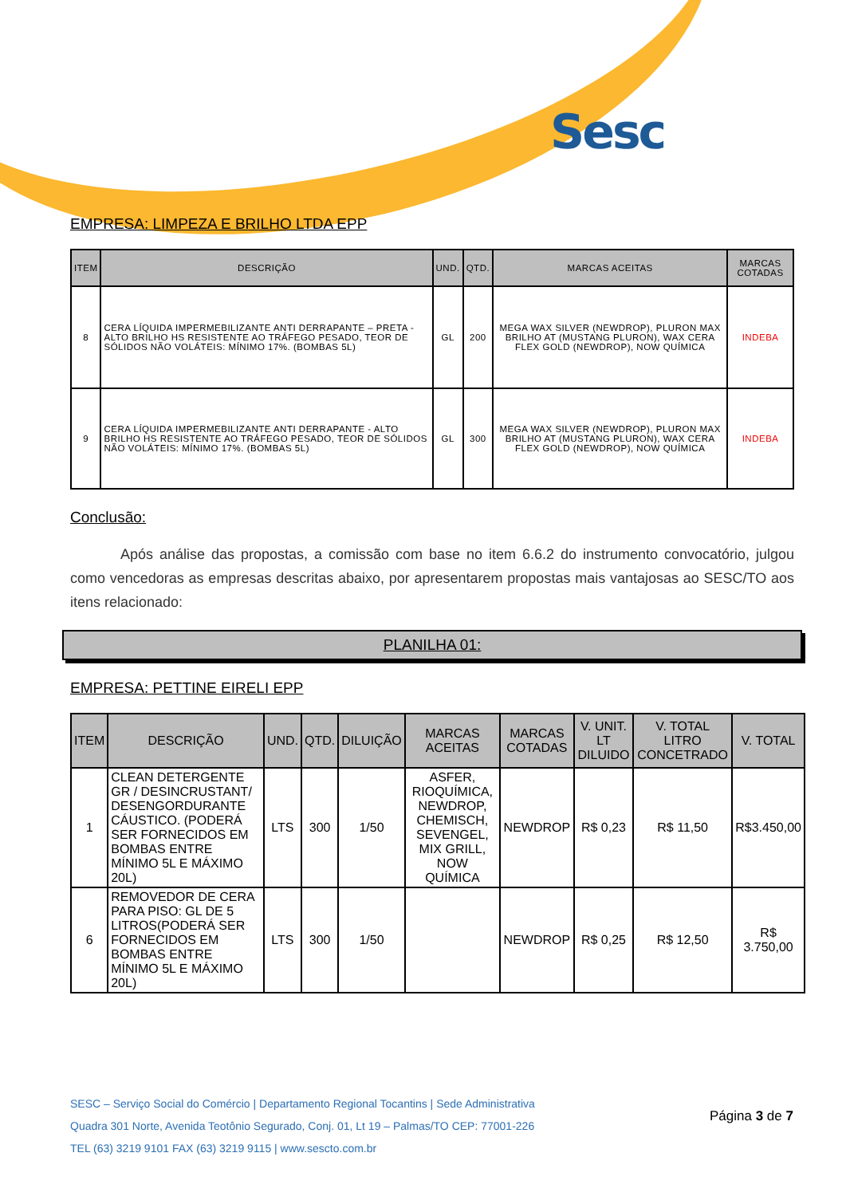Sesc
EMPRESA: LIMPEZA E BRILHO LTDA EPP
| ITEM | DESCRIÇÃO | UND. | QTD. | MARCAS ACEITAS | MARCAS COTADAS |
| --- | --- | --- | --- | --- | --- |
| 8 | CERA LÍQUIDA IMPERMEBILIZANTE ANTI DERRAPANTE – PRETA - ALTO BRILHO HS RESISTENTE AO TRÁFEGO PESADO, TEOR DE SÓLIDOS NÃO VOLÁTEIS: MÍNIMO 17%. (BOMBAS 5L) | GL | 200 | MEGA WAX SILVER (NEWDROP), PLURON MAX BRILHO AT (MUSTANG PLURON), WAX CERA FLEX GOLD (NEWDROP), NOW QUÍMICA | INDEBA |
| 9 | CERA LÍQUIDA IMPERMEBILIZANTE ANTI DERRAPANTE - ALTO BRILHO HS RESISTENTE AO TRÁFEGO PESADO, TEOR DE SÓLIDOS NÃO VOLÁTEIS: MÍNIMO 17%. (BOMBAS 5L) | GL | 300 | MEGA WAX SILVER (NEWDROP), PLURON MAX BRILHO AT (MUSTANG PLURON), WAX CERA FLEX GOLD (NEWDROP), NOW QUÍMICA | INDEBA |
Conclusão:
Após análise das propostas, a comissão com base no item 6.6.2 do instrumento convocatório, julgou como vencedoras as empresas descritas abaixo, por apresentarem propostas mais vantajosas ao SESC/TO aos itens relacionado:
PLANILHA 01:
EMPRESA: PETTINE EIRELI EPP
| ITEM | DESCRIÇÃO | UND. | QTD. | DILUIÇÃO | MARCAS ACEITAS | MARCAS COTADAS | V. UNIT. LT DILUIDO | V. TOTAL LITRO CONCETRADO | V. TOTAL |
| --- | --- | --- | --- | --- | --- | --- | --- | --- | --- |
| 1 | CLEAN DETERGENTE GR / DESINCRUSTANT/ DESENGORDURANTE CÁUSTICO. (PODERÁ SER FORNECIDOS EM BOMBAS ENTRE MÍNIMO 5L E MÁXIMO 20L) | LTS | 300 | 1/50 | ASFER, RIOQUÍMICA, NEWDROP, CHEMISCH, SEVENGEL, MIX GRILL, NOW QUÍMICA | NEWDROP | R$ 0,23 | R$ 11,50 | R$3.450,00 |
| 6 | REMOVEDOR DE CERA PARA PISO: GL DE 5 LITROS(PODERÁ SER FORNECIDOS EM BOMBAS ENTRE MÍNIMO 5L E MÁXIMO 20L) | LTS | 300 | 1/50 | | NEWDROP | R$ 0,25 | R$ 12,50 | R$ 3.750,00 |
SESC – Serviço Social do Comércio | Departamento Regional Tocantins | Sede Administrativa
Quadra 301 Norte, Avenida Teotônio Segurado, Conj. 01, Lt 19 – Palmas/TO CEP: 77001-226
TEL (63) 3219 9101 FAX (63) 3219 9115 | www.sescto.com.br
Página 3 de 7